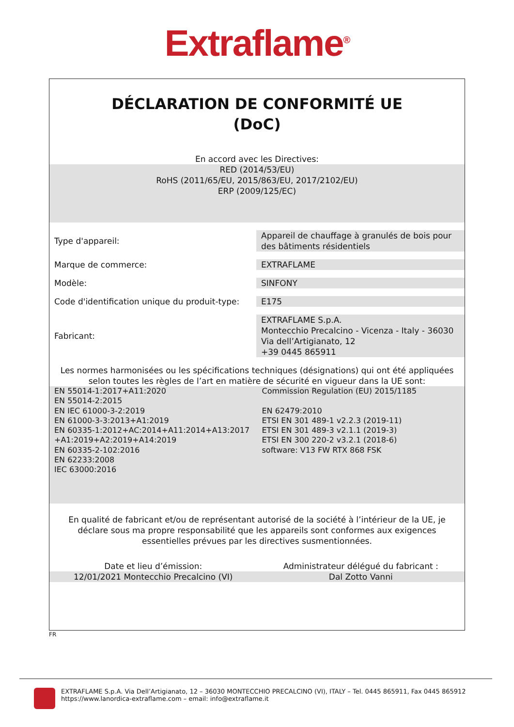Extraflame<sup>®</sup>
DÉCLARATION DE CONFORMITÉ UE
(DoC)
En accord avec les Directives:
RED (2014/53/EU)
RoHS (2011/65/EU, 2015/863/EU, 2017/2102/EU)
ERP (2009/125/EC)
| Type d'appareil: | Appareil de chauffage à granulés de bois pour des bâtiments résidentiels |
| Marque de commerce: | EXTRAFLAME |
| Modèle: | SINFONY |
| Code d'identification unique du produit-type: | E175 |
| Fabricant: | EXTRAFLAME S.p.A. Montecchio Precalcino - Vicenza - Italy - 36030 Via dell’Artigianato, 12 +39 0445 865911 |
Les normes harmonisées ou les spécifications techniques (désignations) qui ont été appliquées selon toutes les règles de l’art en matière de sécurité en vigueur dans la UE sont:
EN 55014-1:2017+A11:2020
EN 55014-2:2015
EN IEC 61000-3-2:2019
EN 61000-3-3:2013+A1:2019
EN 60335-1:2012+AC:2014+A11:2014+A13:2017
+A1:2019+A2:2019+A14:2019
EN 60335-2-102:2016
EN 62233:2008
IEC 63000:2016
Commission Regulation (EU) 2015/1185
EN 62479:2010
ETSI EN 301 489-1 v2.2.3 (2019-11)
ETSI EN 301 489-3 v2.1.1 (2019-3)
ETSI EN 300 220-2 v3.2.1 (2018-6)
software: V13 FW RTX 868 FSK
En qualité de fabricant et/ou de représentant autorisé de la société à l’intérieur de la UE, je déclare sous ma propre responsabilité que les appareils sont conformes aux exigences essentielles prévues par les directives susmentionnées.
Date et lieu d’émission: Administrateur délégué du fabricant :
12/01/2021 Montecchio Precalcino (VI)
Dal Zotto Vanni
FR
EXTRAFLAME S.p.A. Via Dell’Artigianato, 12 – 36030 MONTECCHIO PRECALCINO (VI), ITALY – Tel. 0445 865911, Fax 0445 865912
https://www.lanordica-extraflame.com – email: info@extraflame.it